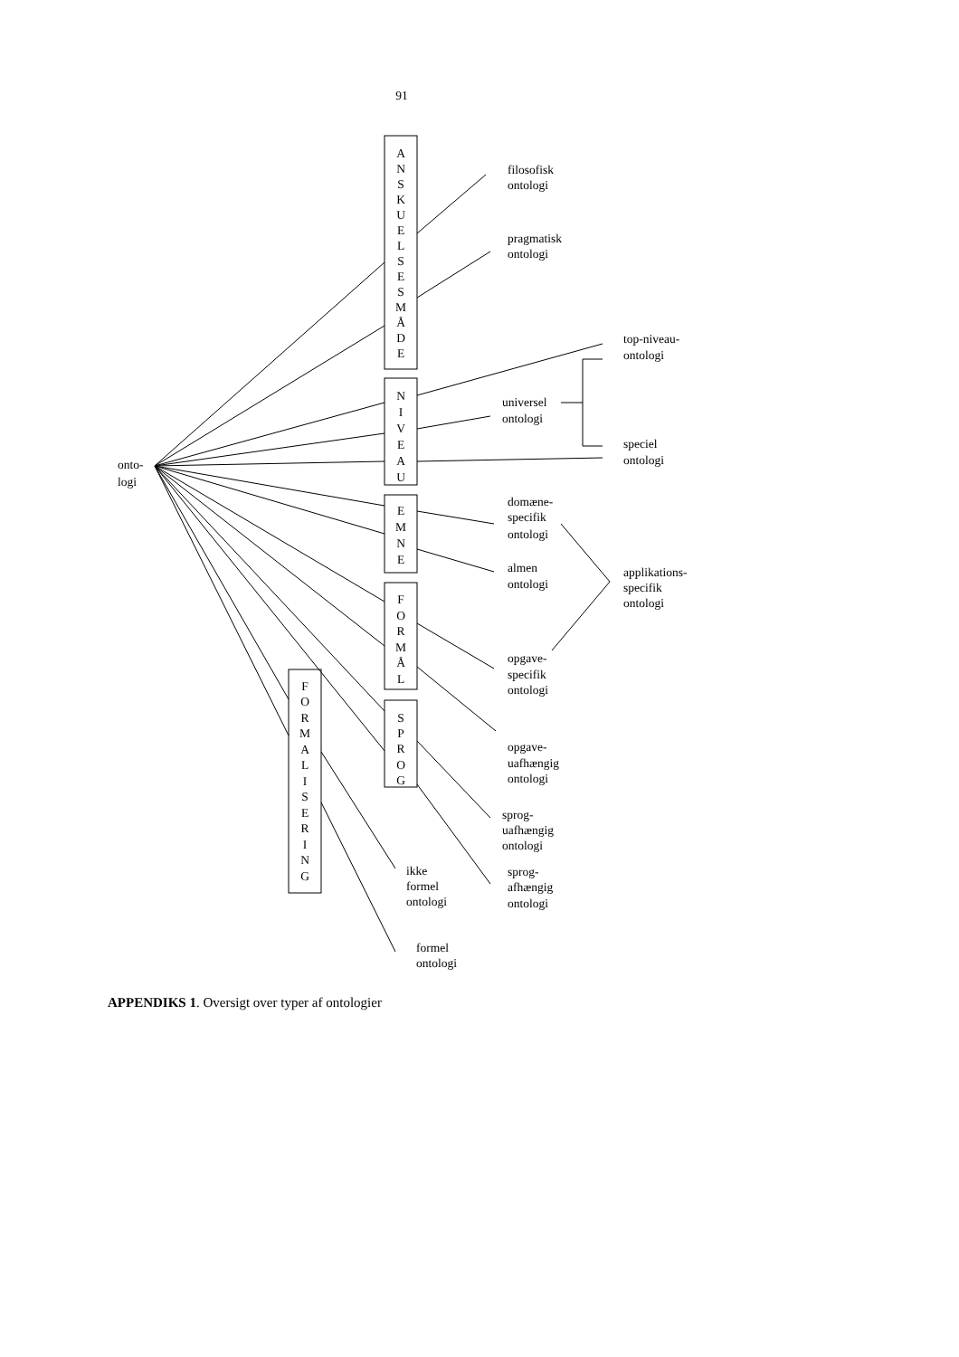91
onto-
logi
A
N
S
K
U
E
L
S
E
S
M
Å
D
E
N
I
V
E
A
U
E
M
N
E
F
O
R
M
Å
L
S
P
R
O
G
F
O
R
M
A
L
I
S
E
R
I
N
G
filosofisk
ontologi
pragmatisk
ontologi
top-niveau-
ontologi
universel
ontologi
speciel
ontologi
domæne-
specifik
ontologi
almen
ontologi
applikations-
specifik
ontologi
opgave-
specifik
ontologi
opgave-
uafhængig
ontologi
sprog-
uafhængig
ontologi
ikke
formel
ontologi
sprog-
afhængig
ontologi
formel
ontologi
APPENDIKS 1. Oversigt over typer af ontologier